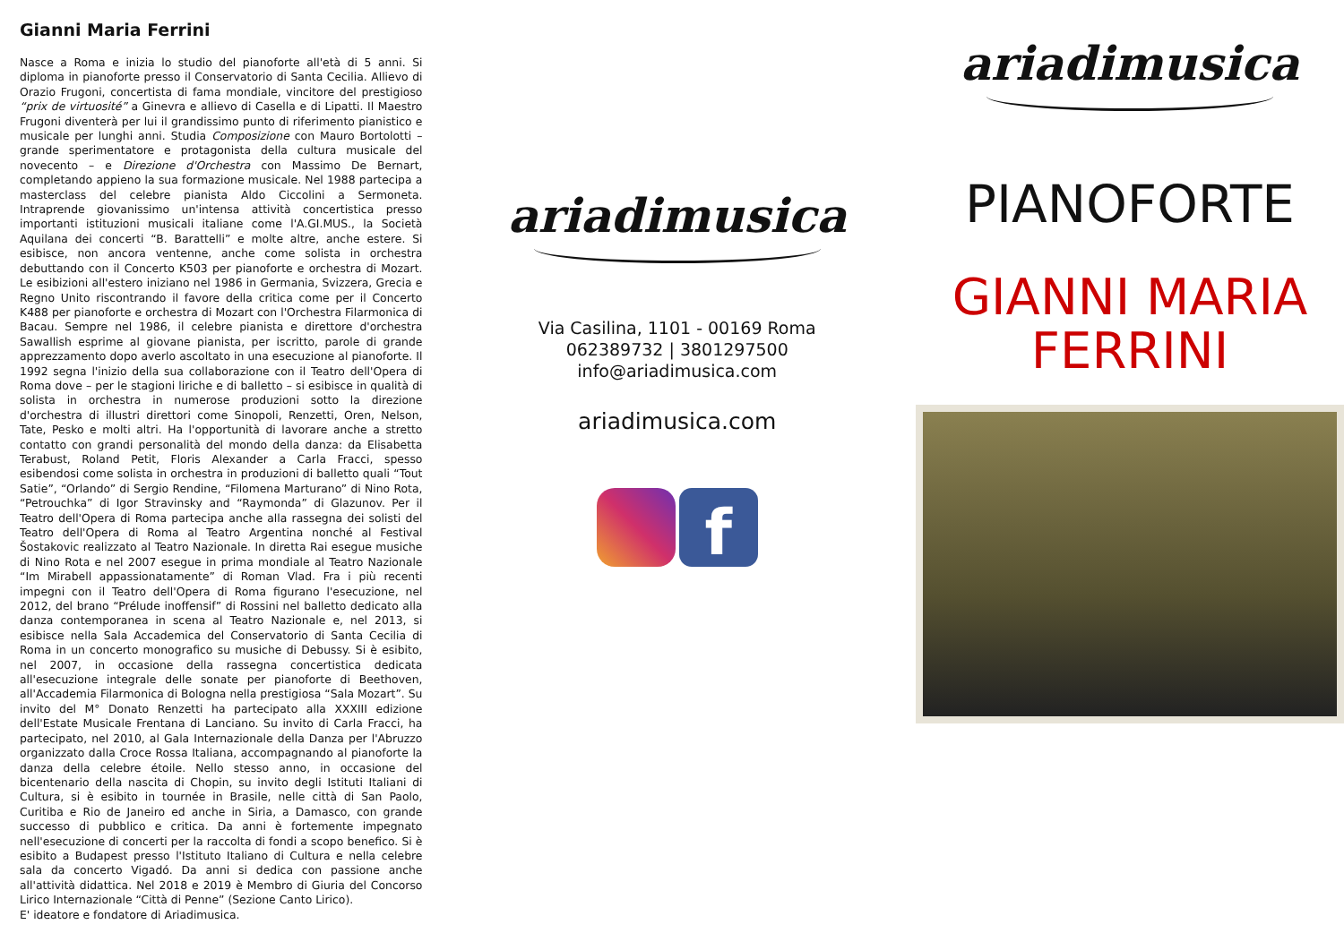Gianni Maria Ferrini
Nasce a Roma e inizia lo studio del pianoforte all'età di 5 anni. Si diploma in pianoforte presso il Conservatorio di Santa Cecilia. Allievo di Orazio Frugoni, concertista di fama mondiale, vincitore del prestigioso “prix de virtuosité” a Ginevra e allievo di Casella e di Lipatti. Il Maestro Frugoni diventerà per lui il grandissimo punto di riferimento pianistico e musicale per lunghi anni. Studia Composizione con Mauro Bortolotti – grande sperimentatore e protagonista della cultura musicale del novecento – e Direzione d'Orchestra con Massimo De Bernart, completando appieno la sua formazione musicale. Nel 1988 partecipa a masterclass del celebre pianista Aldo Ciccolini a Sermoneta. Intraprende giovanissimo un'intensa attività concertistica presso importanti istituzioni musicali italiane come l'A.GI.MUS., la Società Aquilana dei concerti “B. Barattelli” e molte altre, anche estere. Si esibisce, non ancora ventenne, anche come solista in orchestra debuttando con il Concerto K503 per pianoforte e orchestra di Mozart. Le esibizioni all'estero iniziano nel 1986 in Germania, Svizzera, Grecia e Regno Unito riscontrando il favore della critica come per il Concerto K488 per pianoforte e orchestra di Mozart con l'Orchestra Filarmonica di Bacau. Sempre nel 1986, il celebre pianista e direttore d'orchestra Sawallish esprime al giovane pianista, per iscritto, parole di grande apprezzamento dopo averlo ascoltato in una esecuzione al pianoforte. Il 1992 segna l'inizio della sua collaborazione con il Teatro dell'Opera di Roma dove – per le stagioni liriche e di balletto – si esibisce in qualità di solista in orchestra in numerose produzioni sotto la direzione d'orchestra di illustri direttori come Sinopoli, Renzetti, Oren, Nelson, Tate, Pesko e molti altri. Ha l'opportunità di lavorare anche a stretto contatto con grandi personalità del mondo della danza: da Elisabetta Terabust, Roland Petit, Floris Alexander a Carla Fracci, spesso esibendosi come solista in orchestra in produzioni di balletto quali “Tout Satie”, “Orlando” di Sergio Rendine, “Filomena Marturano” di Nino Rota, “Petrouchka” di Igor Stravinsky and “Raymonda” di Glazunov. Per il Teatro dell'Opera di Roma partecipa anche alla rassegna dei solisti del Teatro dell'Opera di Roma al Teatro Argentina nonché al Festival Šostakovic realizzato al Teatro Nazionale. In diretta Rai esegue musiche di Nino Rota e nel 2007 esegue in prima mondiale al Teatro Nazionale “Im Mirabell appassionatamente” di Roman Vlad. Fra i più recenti impegni con il Teatro dell'Opera di Roma figurano l'esecuzione, nel 2012, del brano “Prélude inoffensif” di Rossini nel balletto dedicato alla danza contemporanea in scena al Teatro Nazionale e, nel 2013, si esibisce nella Sala Accademica del Conservatorio di Santa Cecilia di Roma in un concerto monografico su musiche di Debussy. Si è esibito, nel 2007, in occasione della rassegna concertistica dedicata all'esecuzione integrale delle sonate per pianoforte di Beethoven, all'Accademia Filarmonica di Bologna nella prestigiosa “Sala Mozart”. Su invito del M° Donato Renzetti ha partecipato alla XXXIII edizione dell'Estate Musicale Frentana di Lanciano. Su invito di Carla Fracci, ha partecipato, nel 2010, al Gala Internazionale della Danza per l'Abruzzo organizzato dalla Croce Rossa Italiana, accompagnando al pianoforte la danza della celebre étoile. Nello stesso anno, in occasione del bicentenario della nascita di Chopin, su invito degli Istituti Italiani di Cultura, si è esibito in tournée in Brasile, nelle città di San Paolo, Curitiba e Rio de Janeiro ed anche in Siria, a Damasco, con grande successo di pubblico e critica. Da anni è fortemente impegnato nell'esecuzione di concerti per la raccolta di fondi a scopo benefico. Si è esibito a Budapest presso l'Istituto Italiano di Cultura e nella celebre sala da concerto Vigadó. Da anni si dedica con passione anche all'attività didattica. Nel 2018 e 2019 è Membro di Giuria del Concorso Lirico Internazionale “Città di Penne” (Sezione Canto Lirico).
E' ideatore e fondatore di Ariadimusica.
ariadimusica
Via Casilina, 1101 - 00169 Roma
062389732 | 3801297500
info@ariadimusica.com
ariadimusica.com
f
ariadimusica
PIANOFORTE
GIANNI MARIA
FERRINI